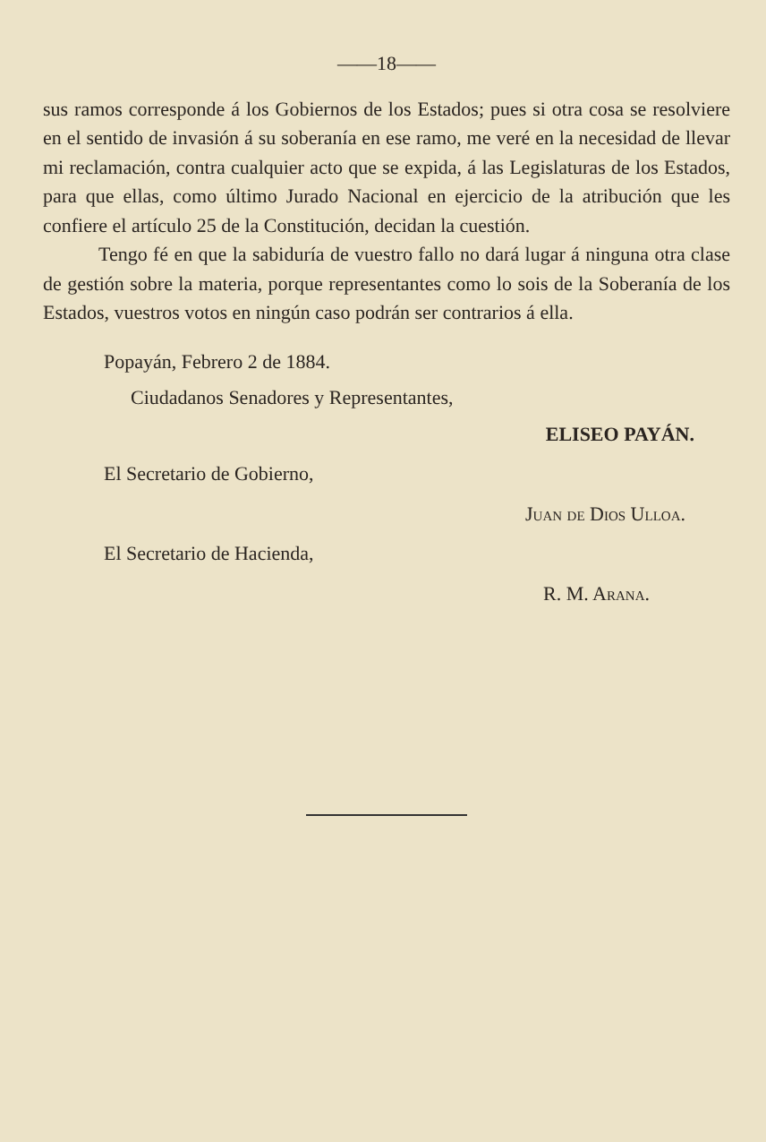——18——
sus ramos corresponde á los Gobiernos de los Estados; pues si otra cosa se resolviere en el sentido de invasión á su soberanía en ese ramo, me veré en la necesidad de llevar mi reclamación, contra cualquier acto que se expida, á las Legislaturas de los Estados, para que ellas, como último Jurado Nacional en ejercicio de la atribución que les confiere el artículo 25 de la Constitución, decidan la cuestión.
Tengo fé en que la sabiduría de vuestro fallo no dará lugar á ninguna otra clase de gestión sobre la materia, porque representantes como lo sois de la Soberanía de los Estados, vuestros votos en ningún caso podrán ser contrarios á ella.
Popayán, Febrero 2 de 1884.
Ciudadanos Senadores y Representantes,
ELISEO PAYÁN.
El Secretario de Gobierno,
Juan de Dios Ulloa.
El Secretario de Hacienda,
R. M. Arana.